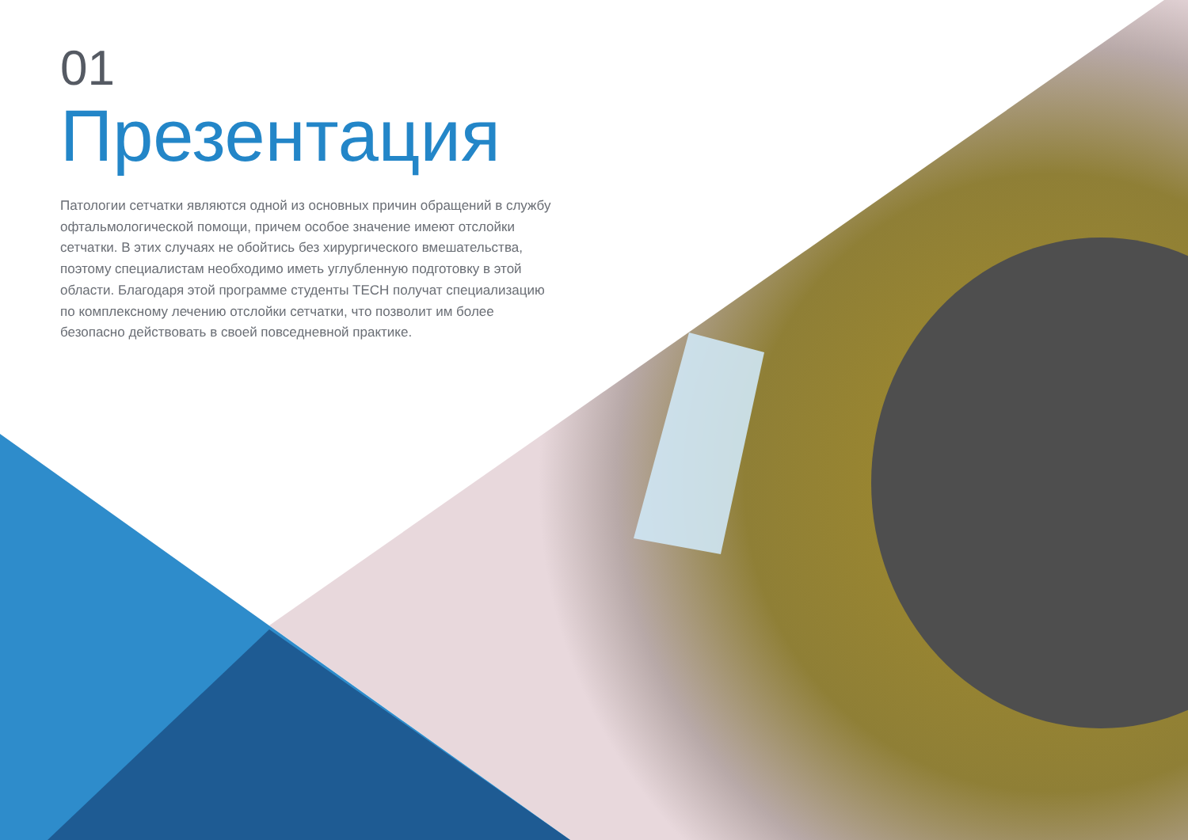01
Презентация
Патологии сетчатки являются одной из основных причин обращений в службу офтальмологической помощи, причем особое значение имеют отслойки сетчатки. В этих случаях не обойтись без хирургического вмешательства, поэтому специалистам необходимо иметь углубленную подготовку в этой области. Благодаря этой программе студенты TECH получат специализацию по комплексному лечению отслойки сетчатки, что позволит им более безопасно действовать в своей повседневной практике.